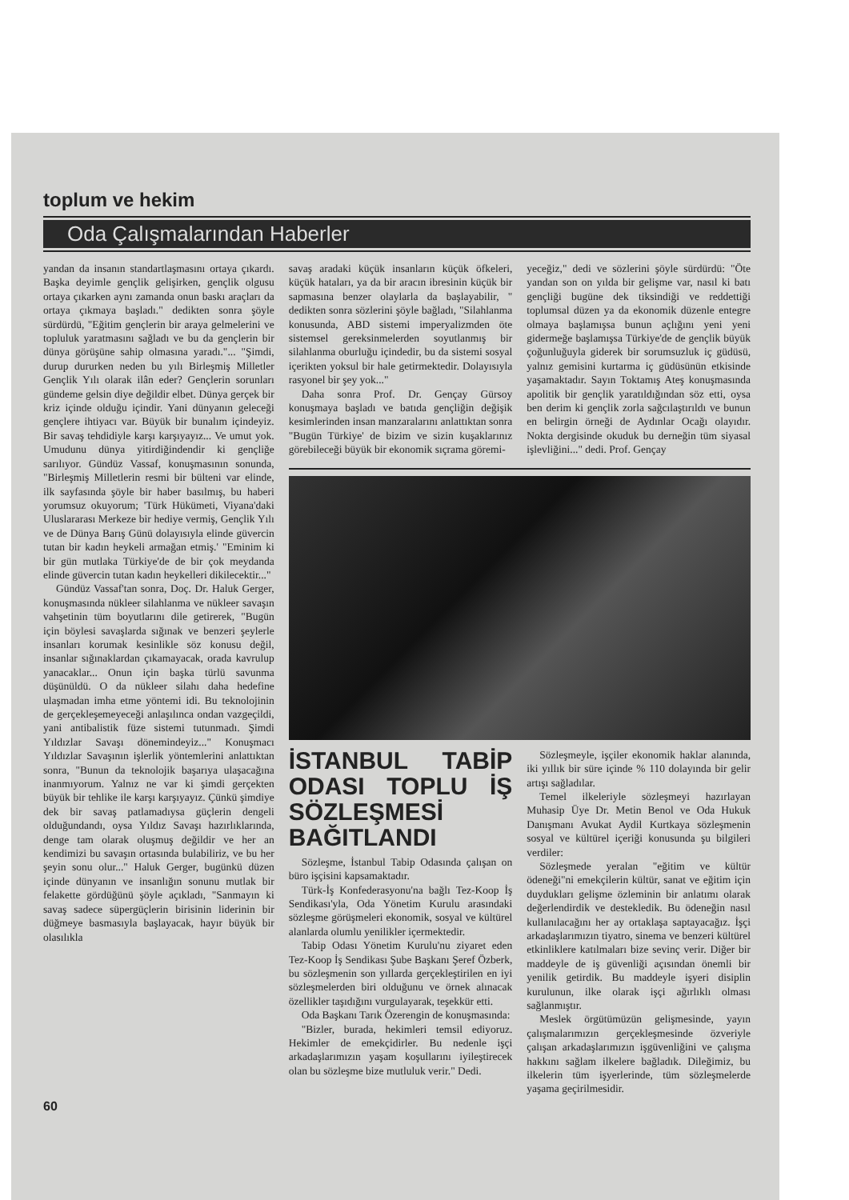toplum ve hekim
Oda Çalışmalarından Haberler
yandan da insanın standartlaşmasını ortaya çıkardı. Başka deyimle gençlik gelişirken, gençlik olgusu ortaya çıkarken aynı zamanda onun baskı araçları da ortaya çıkmaya başladı." dedikten sonra şöyle sürdürdü, "Eğitim gençlerin bir araya gelmelerini ve topluluk yaratmasını sağladı ve bu da gençlerin bir dünya görüşüne sahip olmasına yaradı."... "Şimdi, durup dururken neden bu yılı Birleşmiş Milletler Gençlik Yılı olarak ilân eder? Gençlerin sorunları gündeme gelsin diye değildir elbet. Dünya gerçek bir kriz içinde olduğu içindir. Yani dünyanın geleceği gençlere ihtiyacı var. Büyük bir bunalım içindeyiz. Bir savaş tehdidiyle karşı karşıyayız... Ve umut yok. Umudunu dünya yitirdiğindendir ki gençliğe sarılıyor. Gündüz Vassaf, konuşmasının sonunda, "Birleşmiş Milletlerin resmi bir bülteni var elinde, ilk sayfasında şöyle bir haber basılmış, bu haberi yorumsuz okuyorum; 'Türk Hükümeti, Viyana'daki Uluslararası Merkeze bir hediye vermiş, Gençlik Yılı ve de Dünya Barış Günü dolayısıyla elinde güvercin tutan bir kadın heykeli armağan etmiş.' "Eminim ki bir gün mutlaka Türkiye'de de bir çok meydanda elinde güvercin tutan kadın heykelleri dikilecektir..."
Gündüz Vassaf'tan sonra, Doç. Dr. Haluk Gerger, konuşmasında nükleer silahlanma ve nükleer savaşın vahşetinin tüm boyutlarını dile getirerek, "Bugün için böylesi savaşlarda sığınak ve benzeri şeylerle insanları korumak kesinlikle söz konusu değil, insanlar sığınaklardan çıkamayacak, orada kavrulup yanacaklar... Onun için başka türlü savunma düşünüldü. O da nükleer silahı daha hedefine ulaşmadan imha etme yöntemi idi. Bu teknolojinin de gerçekleşemeyeceği anlaşılınca ondan vazgeçildi, yani antibalistik füze sistemi tutunmadı. Şimdi Yıldızlar Savaşı dönemindeyiz..." Konuşmacı Yıldızlar Savaşının işlerlik yöntemlerini anlattıktan sonra, "Bunun da teknolojik başarıya ulaşacağına inanmıyorum. Yalnız ne var ki şimdi gerçekten büyük bir tehlike ile karşı karşıyayız. Çünkü şimdiye dek bir savaş patlamadıysa güçlerin dengeli olduğundandı, oysa Yıldız Savaşı hazırlıklarında, denge tam olarak oluşmuş değildir ve her an kendimizi bu savaşın ortasında bulabiliriz, ve bu her şeyin sonu olur..." Haluk Gerger, bugünkü düzen içinde dünyanın ve insanlığın sonunu mutlak bir felakette gördüğünü şöyle açıkladı, "Sanmayın ki savaş sadece süpergüçlerin birisinin liderinin bir düğmeye basmasıyla başlayacak, hayır büyük bir olasılıkla
savaş aradaki küçük insanların küçük öfkeleri, küçük hataları, ya da bir aracın ibresinin küçük bir sapmasına benzer olaylarla da başlayabilir, " dedikten sonra sözlerini şöyle bağladı, "Silahlanma konusunda, ABD sistemi imperyalizmden öte sistemsel gereksinmelerden soyutlanmış bir silahlanma oburluğu içindedir, bu da sistemi sosyal içerikten yoksul bir hale getirmektedir. Dolayısıyla rasyonel bir şey yok..."
Daha sonra Prof. Dr. Gençay Gürsoy konuşmaya başladı ve batıda gençliğin değişik kesimlerinden insan manzaralarını anlattıktan sonra "Bugün Türkiye' de bizim ve sizin kuşaklarınız görebileceği büyük bir ekonomik sıçrama göremi-
yeceğiz," dedi ve sözlerini şöyle sürdürdü: "Öte yandan son on yılda bir gelişme var, nasıl ki batı gençliği bugüne dek tiksindiği ve reddettiği toplumsal düzen ya da ekonomik düzenle entegre olmaya başlamışsa bunun açlığını yeni yeni gidermeğe başlamışsa Türkiye'de de gençlik büyük çoğunluğuyla giderek bir sorumsuzluk iç güdüsü, yalnız gemisini kurtarma iç güdüsünün etkisinde yaşamaktadır. Sayın Toktamış Ateş konuşmasında apolitik bir gençlik yaratıldığından söz etti, oysa ben derim ki gençlik zorla sağcılaştırıldı ve bunun en belirgin örneği de Aydınlar Ocağı olayıdır. Nokta dergisinde okuduk bu derneğin tüm siyasal işlevliğini..." dedi. Prof. Gençay
İSTANBUL TABİP ODASI TOPLU İŞ SÖZLEŞMESİ BAĞITLANDI
Sözleşme, İstanbul Tabip Odasında çalışan on büro işçisini kapsamaktadır.
Türk-İş Konfederasyonu'na bağlı Tez-Koop İş Sendikası'yla, Oda Yönetim Kurulu arasındaki sözleşme görüşmeleri ekonomik, sosyal ve kültürel alanlarda olumlu yenilikler içermektedir.
Tabip Odası Yönetim Kurulu'nu ziyaret eden Tez-Koop İş Sendikası Şube Başkanı Şeref Özberk, bu sözleşmenin son yıllarda gerçekleştirilen en iyi sözleşmelerden biri olduğunu ve örnek alınacak özellikler taşıdığını vurgulayarak, teşekkür etti.
Oda Başkanı Tarık Özerengin de konuşmasında:
"Bizler, burada, hekimleri temsil ediyoruz. Hekimler de emekçidirler. Bu nedenle işçi arkadaşlarımızın yaşam koşullarını iyileştirecek olan bu sözleşme bize mutluluk verir." Dedi.
Sözleşmeyle, işçiler ekonomik haklar alanında, iki yıllık bir süre içinde % 110 dolayında bir gelir artışı sağladılar.
Temel ilkeleriyle sözleşmeyi hazırlayan Muhasip Üye Dr. Metin Benol ve Oda Hukuk Danışmanı Avukat Aydil Kurtkaya sözleşmenin sosyal ve kültürel içeriği konusunda şu bilgileri verdiler:
Sözleşmede yeralan "eğitim ve kültür ödeneği"ni emekçilerin kültür, sanat ve eğitim için duydukları gelişme özleminin bir anlatımı olarak değerlendirdik ve destekledik. Bu ödeneğin nasıl kullanılacağını her ay ortaklaşa saptayacağız. İşçi arkadaşlarımızın tiyatro, sinema ve benzeri kültürel etkinliklere katılmaları bize sevinç verir. Diğer bir maddeyle de iş güvenliği açısından önemli bir yenilik getirdik. Bu maddeyle işyeri disiplin kurulunun, ilke olarak işçi ağırlıklı olması sağlanmıştır.
Meslek örgütümüzün gelişmesinde, yayın çalışmalarımızın gerçekleşmesinde özveriyle çalışan arkadaşlarımızın işgüvenliğini ve çalışma hakkını sağlam ilkelere bağladık. Dileğimiz, bu ilkelerin tüm işyerlerinde, tüm sözleşmelerde yaşama geçirilmesidir.
60